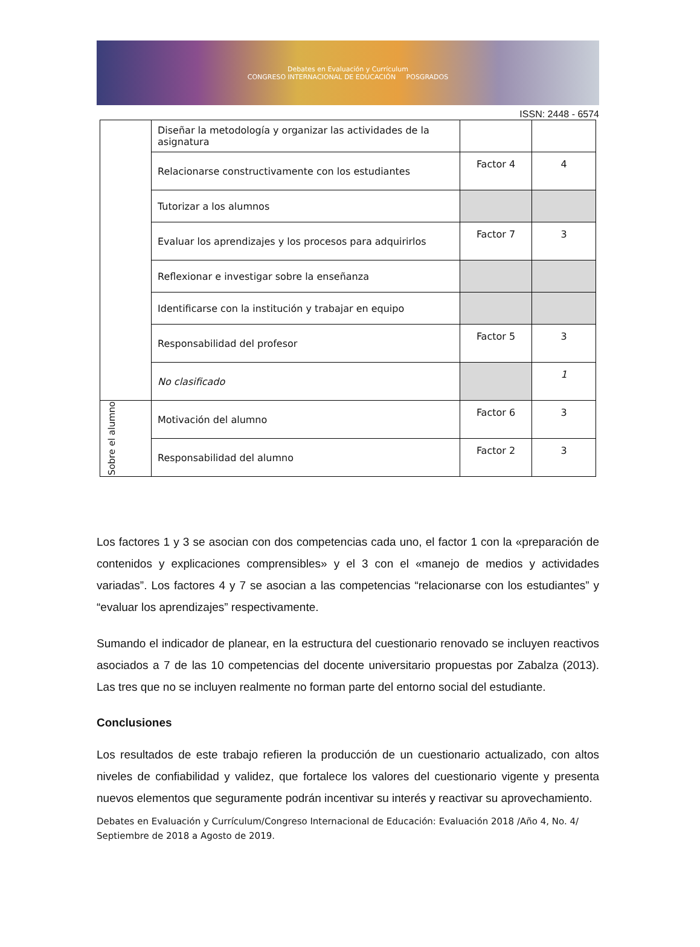Debates en Evaluación y Currículum
CONGRESO INTERNACIONAL DE EDUCACIÓN POSGRADOS
ISSN: 2448 - 6574
| | Diseñar la metodología y organizar las actividades de la asignatura | | |
| | Relacionarse constructivamente con los estudiantes | Factor 4 | 4 |
| | Tutorizar a los alumnos | | |
| | Evaluar los aprendizajes y los procesos para adquirirlos | Factor 7 | 3 |
| | Reflexionar e investigar sobre la enseñanza | | |
| | Identificarse con la institución y trabajar en equipo | | |
| | Responsabilidad del profesor | Factor 5 | 3 |
| | No clasificado | | 1 |
| Sobre el alumno | Motivación del alumno | Factor 6 | 3 |
| | Responsabilidad del alumno | Factor 2 | 3 |
Los factores 1 y 3 se asocian con dos competencias cada uno, el factor 1 con la «preparación de contenidos y explicaciones comprensibles» y el 3 con el «manejo de medios y actividades variadas”. Los factores 4 y 7 se asocian a las competencias “relacionarse con los estudiantes” y “evaluar los aprendizajes” respectivamente.
Sumando el indicador de planear, en la estructura del cuestionario renovado se incluyen reactivos asociados a 7 de las 10 competencias del docente universitario propuestas por Zabalza (2013). Las tres que no se incluyen realmente no forman parte del entorno social del estudiante.
Conclusiones
Los resultados de este trabajo refieren la producción de un cuestionario actualizado, con altos niveles de confiabilidad y validez, que fortalece los valores del cuestionario vigente y presenta nuevos elementos que seguramente podrán incentivar su interés y reactivar su aprovechamiento.
Debates en Evaluación y Currículum/Congreso Internacional de Educación: Evaluación 2018 /Año 4, No. 4/ Septiembre de 2018 a Agosto de 2019.